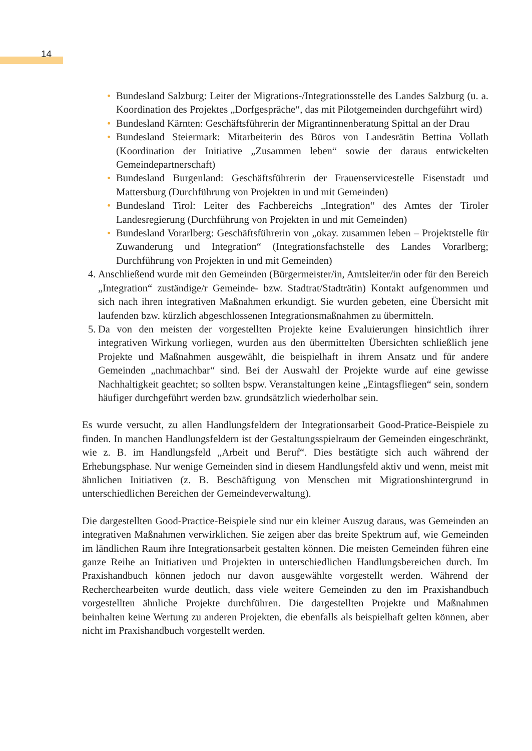14
• Bundesland Salzburg: Leiter der Migrations-/Integrationsstelle des Landes Salzburg (u. a. Koordination des Projektes „Dorfgespräche“, das mit Pilotgemeinden durchgeführt wird)
• Bundesland Kärnten: Geschäftsführerin der Migrantinnenberatung Spittal an der Drau
• Bundesland Steiermark: Mitarbeiterin des Büros von Landesrätin Bettina Vollath (Koordination der Initiative „Zusammen leben“ sowie der daraus entwickelten Gemeindepartnerschaft)
• Bundesland Burgenland: Geschäftsführerin der Frauenservicestelle Eisenstadt und Mattersburg (Durchführung von Projekten in und mit Gemeinden)
• Bundesland Tirol: Leiter des Fachbereichs „Integration“ des Amtes der Tiroler Landesregierung (Durchführung von Projekten in und mit Gemeinden)
• Bundesland Vorarlberg: Geschäftsführerin von „okay. zusammen leben – Projektstelle für Zuwanderung und Integration“ (Integrationsfachstelle des Landes Vorarlberg; Durchführung von Projekten in und mit Gemeinden)
4. Anschließend wurde mit den Gemeinden (Bürgermeister/in, Amtsleiter/in oder für den Bereich „Integration“ zuständige/r Gemeinde- bzw. Stadtrat/Stadträtin) Kontakt aufgenommen und sich nach ihren integrativen Maßnahmen erkundigt. Sie wurden gebeten, eine Übersicht mit laufenden bzw. kürzlich abgeschlossenen Integrationsmaßnahmen zu übermitteln.
5. Da von den meisten der vorgestellten Projekte keine Evaluierungen hinsichtlich ihrer integrativen Wirkung vorliegen, wurden aus den übermittelten Übersichten schließlich jene Projekte und Maßnahmen ausgewählt, die beispielhaft in ihrem Ansatz und für andere Gemeinden „nachmachbar“ sind. Bei der Auswahl der Projekte wurde auf eine gewisse Nachhaltigkeit geachtet; so sollten bspw. Veranstaltungen keine „Eintagsfliegen“ sein, sondern häufiger durchgeführt werden bzw. grundsätzlich wiederholbar sein.
Es wurde versucht, zu allen Handlungsfeldern der Integrationsarbeit Good-Pratice-Beispiele zu finden. In manchen Handlungsfeldern ist der Gestaltungsspielraum der Gemeinden eingeschränkt, wie z. B. im Handlungsfeld „Arbeit und Beruf“. Dies bestätigte sich auch während der Erhebungsphase. Nur wenige Gemeinden sind in diesem Handlungsfeld aktiv und wenn, meist mit ähnlichen Initiativen (z. B. Beschäftigung von Menschen mit Migrationshintergrund in unterschiedlichen Bereichen der Gemeindeverwaltung).
Die dargestellten Good-Practice-Beispiele sind nur ein kleiner Auszug daraus, was Gemeinden an integrativen Maßnahmen verwirklichen. Sie zeigen aber das breite Spektrum auf, wie Gemeinden im ländlichen Raum ihre Integrationsarbeit gestalten können. Die meisten Gemeinden führen eine ganze Reihe an Initiativen und Projekten in unterschiedlichen Handlungsbereichen durch. Im Praxishandbuch können jedoch nur davon ausgewählte vorgestellt werden. Während der Recherchearbeiten wurde deutlich, dass viele weitere Gemeinden zu den im Praxishandbuch vorgestellten ähnliche Projekte durchführen. Die dargestellten Projekte und Maßnahmen beinhalten keine Wertung zu anderen Projekten, die ebenfalls als beispielhaft gelten können, aber nicht im Praxishandbuch vorgestellt werden.